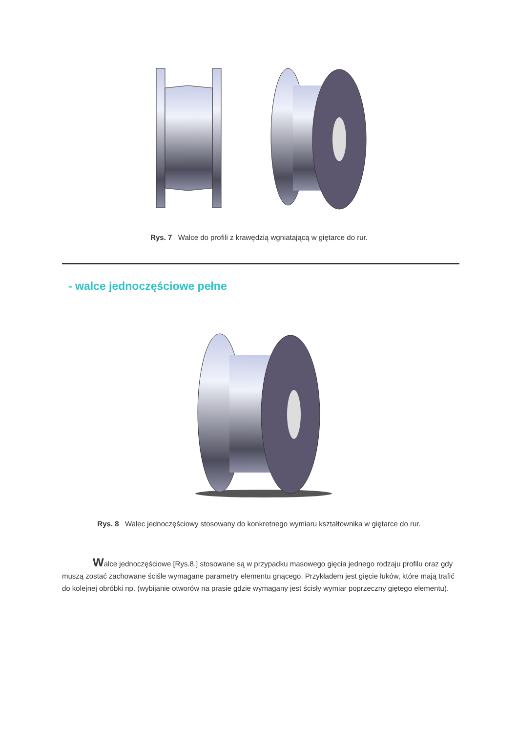Rys. 7 Walce do profili z krawędzią wgniatającą w giętarce do rur.
- walce jednoczęściowe pełne
Rys. 8 Walec jednoczęściowy stosowany do konkretnego wymiaru kształtownika w giętarce do rur.
Walce jednoczęściowe [Rys.8.] stosowane są w przypadku masowego gięcia jednego rodzaju profilu oraz gdy muszą zostać zachowane ściśle wymagane parametry elementu gnącego. Przykładem jest gięcie łuków, które mają trafić do kolejnej obróbki np. (wybijanie otworów na prasie gdzie wymagany jest ścisły wymiar poprzeczny giętego elementu).